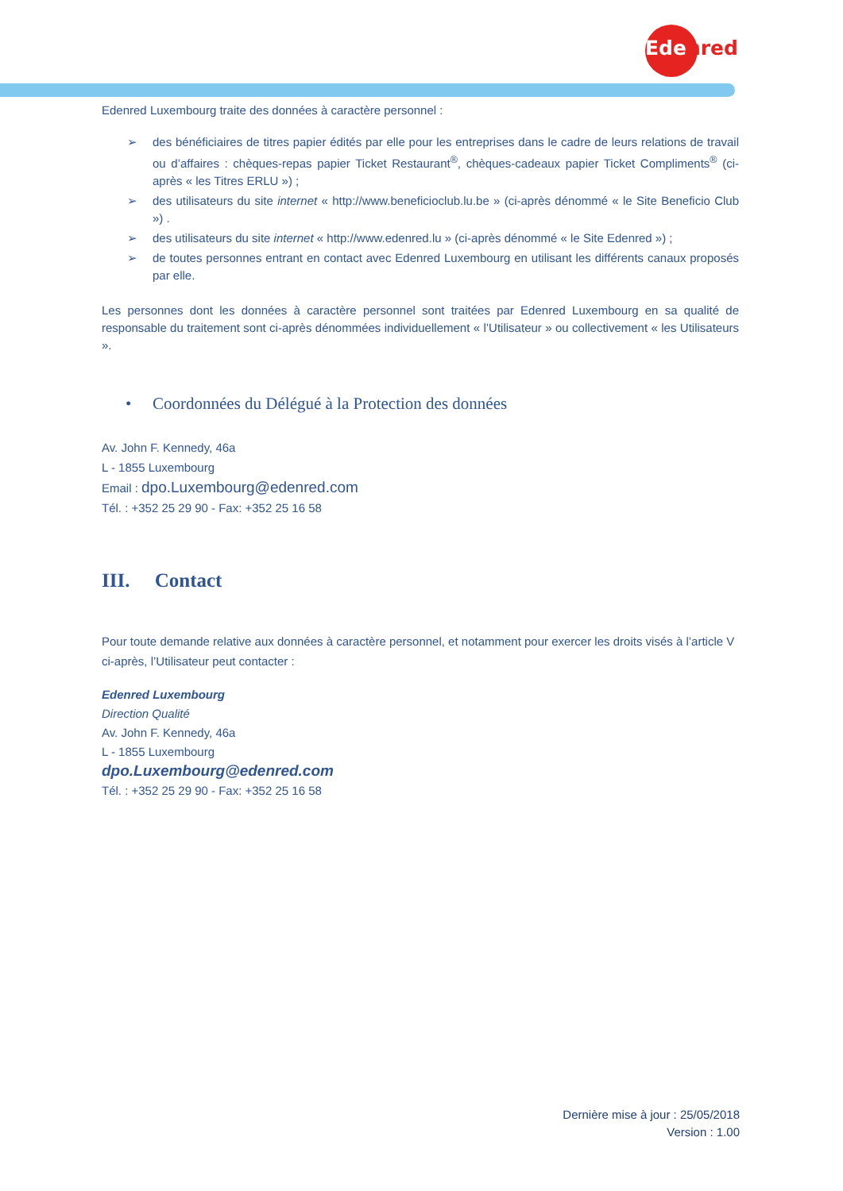Edenred
Edenred Luxembourg traite des données à caractère personnel :
➢ des bénéficiaires de titres papier édités par elle pour les entreprises dans le cadre de leurs relations de travail ou d’affaires : chèques-repas papier Ticket Restaurant<sup>®</sup>, chèques-cadeaux papier Ticket Compliments<sup>®</sup> (ci-après « les Titres ERLU ») ;
➢ des utilisateurs du site internet « http://www.beneficioclub.lu.be » (ci-après dénommé « le Site Beneficio Club ») .
➢ des utilisateurs du site internet « http://www.edenred.lu » (ci-après dénommé « le Site Edenred ») ;
➢ de toutes personnes entrant en contact avec Edenred Luxembourg en utilisant les différents canaux proposés par elle.
Les personnes dont les données à caractère personnel sont traitées par Edenred Luxembourg en sa qualité de responsable du traitement sont ci-après dénommées individuellement « l’Utilisateur » ou collectivement « les Utilisateurs ».
• Coordonnées du Délégué à la Protection des données
Av. John F. Kennedy, 46a
L - 1855 Luxembourg
Email : dpo.Luxembourg@edenred.com
Tél. : +352 25 29 90 - Fax: +352 25 16 58
III. Contact
Pour toute demande relative aux données à caractère personnel, et notamment pour exercer les droits visés à l’article V ci-après, l’Utilisateur peut contacter :
Edenred Luxembourg
Direction Qualité
Av. John F. Kennedy, 46a
L - 1855 Luxembourg
dpo.Luxembourg@edenred.com
Tél. : +352 25 29 90 - Fax: +352 25 16 58
Dernière mise à jour : 25/05/2018
Version : 1.00